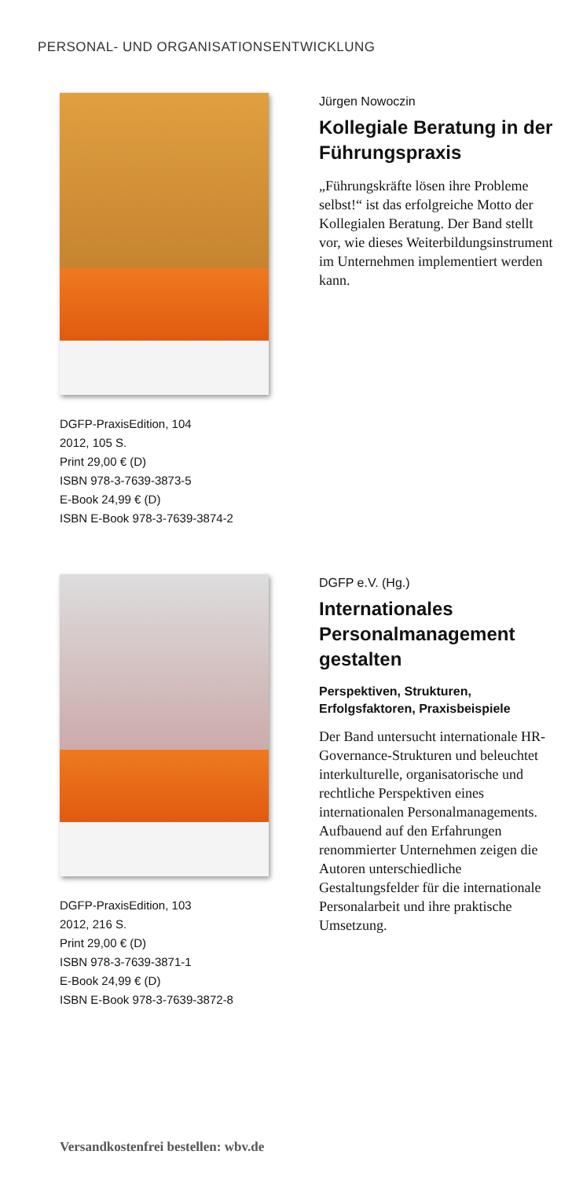PERSONAL- UND ORGANISATIONSENTWICKLUNG
DGFP-PraxisEdition, 104
2012, 105 S.
Print 29,00 € (D)
ISBN 978-3-7639-3873-5
E-Book 24,99 € (D)
ISBN E-Book 978-3-7639-3874-2
Jürgen Nowoczin
Kollegiale Beratung in der Führungspraxis
„Führungskräfte lösen ihre Probleme selbst!“ ist das erfolgreiche Motto der Kollegialen Beratung. Der Band stellt vor, wie dieses Weiterbildungsinstrument im Unternehmen implementiert werden kann.
DGFP-PraxisEdition, 103
2012, 216 S.
Print 29,00 € (D)
ISBN 978-3-7639-3871-1
E-Book 24,99 € (D)
ISBN E-Book 978-3-7639-3872-8
DGFP e.V. (Hg.)
Internationales Personalmanagement gestalten
Perspektiven, Strukturen, Erfolgsfaktoren, Praxisbeispiele
Der Band untersucht internationale HR-Governance-Strukturen und beleuchtet interkulturelle, organisatorische und rechtliche Perspektiven eines internationalen Personalmanagements. Aufbauend auf den Erfahrungen renommierter Unternehmen zeigen die Autoren unterschiedliche Gestaltungsfelder für die internationale Personalarbeit und ihre praktische Umsetzung.
Versandkostenfrei bestellen: wbv.de